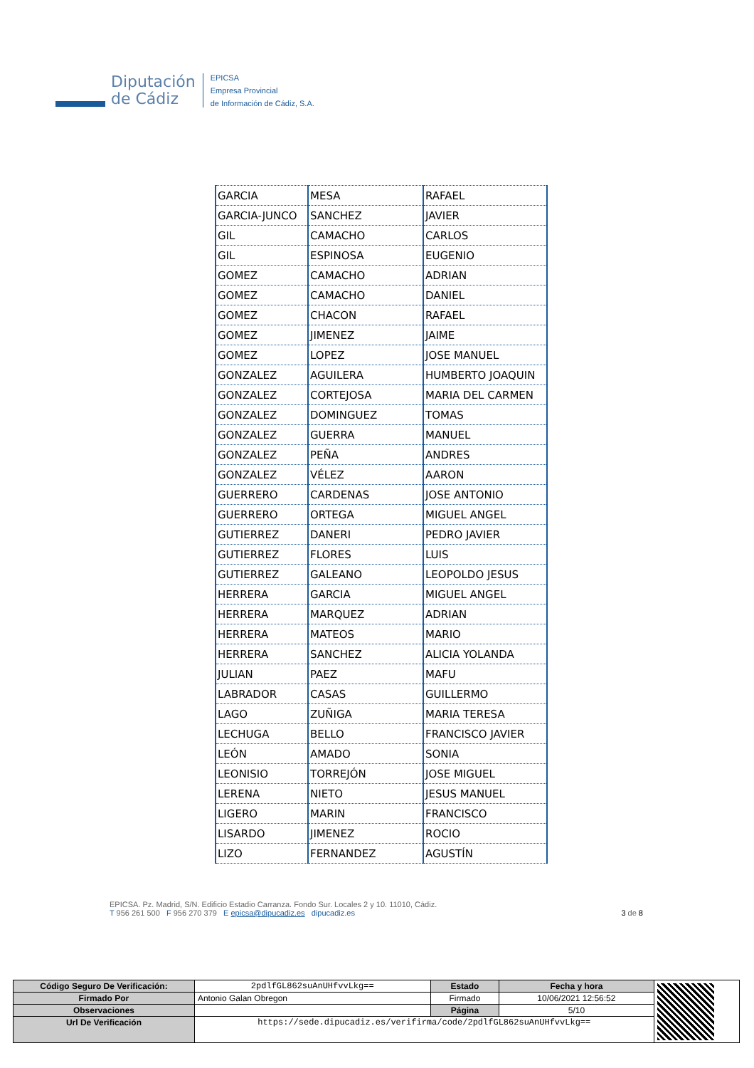Diputación
de Cádiz
EPICSA
Empresa Provincial
de Información de Cádiz, S.A.
| GARCIA | MESA | RAFAEL |
| GARCIA-JUNCO | SANCHEZ | JAVIER |
| GIL | CAMACHO | CARLOS |
| GIL | ESPINOSA | EUGENIO |
| GOMEZ | CAMACHO | ADRIAN |
| GOMEZ | CAMACHO | DANIEL |
| GOMEZ | CHACON | RAFAEL |
| GOMEZ | JIMENEZ | JAIME |
| GOMEZ | LOPEZ | JOSE MANUEL |
| GONZALEZ | AGUILERA | HUMBERTO JOAQUIN |
| GONZALEZ | CORTEJOSA | MARIA DEL CARMEN |
| GONZALEZ | DOMINGUEZ | TOMAS |
| GONZALEZ | GUERRA | MANUEL |
| GONZALEZ | PEÑA | ANDRES |
| GONZALEZ | VÉLEZ | AARON |
| GUERRERO | CARDENAS | JOSE ANTONIO |
| GUERRERO | ORTEGA | MIGUEL ANGEL |
| GUTIERREZ | DANERI | PEDRO JAVIER |
| GUTIERREZ | FLORES | LUIS |
| GUTIERREZ | GALEANO | LEOPOLDO JESUS |
| HERRERA | GARCIA | MIGUEL ANGEL |
| HERRERA | MARQUEZ | ADRIAN |
| HERRERA | MATEOS | MARIO |
| HERRERA | SANCHEZ | ALICIA YOLANDA |
| JULIAN | PAEZ | MAFU |
| LABRADOR | CASAS | GUILLERMO |
| LAGO | ZUÑIGA | MARIA TERESA |
| LECHUGA | BELLO | FRANCISCO JAVIER |
| LEÓN | AMADO | SONIA |
| LEONISIO | TORREJÓN | JOSE MIGUEL |
| LERENA | NIETO | JESUS MANUEL |
| LIGERO | MARIN | FRANCISCO |
| LISARDO | JIMENEZ | ROCIO |
| LIZO | FERNANDEZ | AGUSTÍN |
EPICSA. Pz. Madrid, S/N. Edificio Estadio Carranza. Fondo Sur. Locales 2 y 10. 11010, Cádiz.
T 956 261 500 F 956 270 379 E epicsa@dipucadiz.es dipucadiz.es 3 de 8
| Código Seguro De Verificación: | 2pdlfGL862suAnUHfvvLkg== | Estado | Fecha y hora | |
| Firmado Por | Antonio Galan Obregon | Firmado | 10/06/2021 12:56:52 | |
| Observaciones | | Página | 5/10 | |
| Url De Verificación | https://sede.dipucadiz.es/verifirma/code/2pdlfGL862suAnUHfvvLkg== | | | |